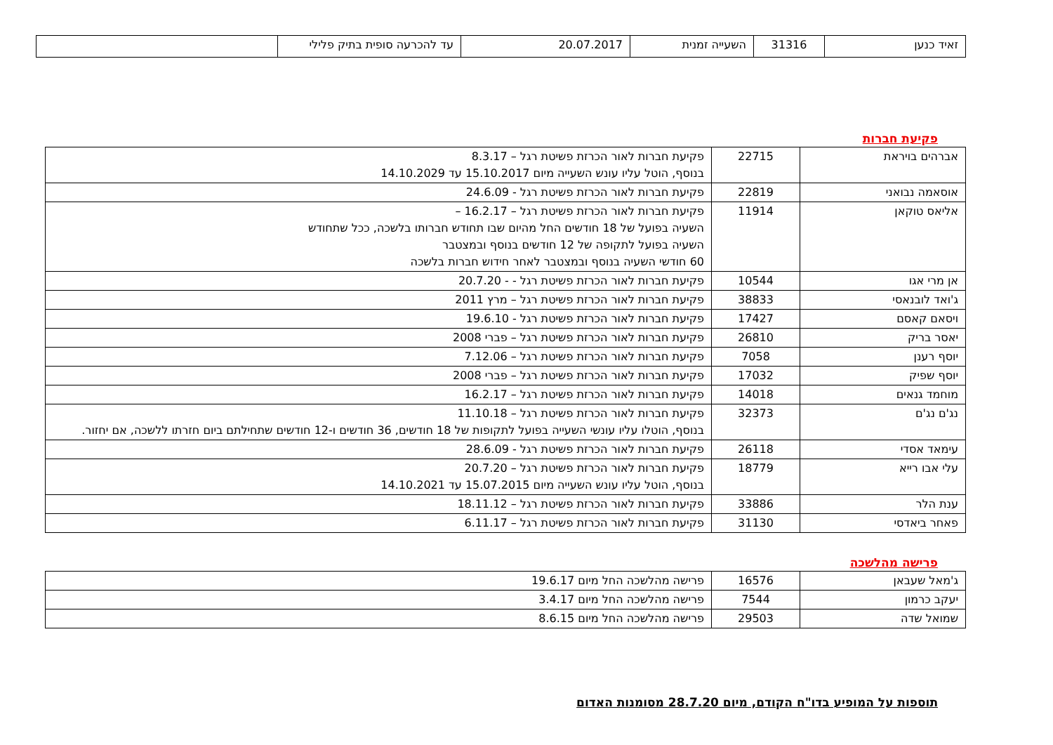| זאיד כנען | 31316 | השעייה זמנית | 20.07.2017 | עד להכרעה סופית בתיק פלילי | |
פקיעת חברות
| אברהים בויראת | 22715 | פקיעת חברות לאור הכרזת פשיטת רגל – 8.3.17 בנוסף, הוטל עליו עונש השעייה מיום 15.10.2017 עד 14.10.2029 |
| אוסאמה נבואני | 22819 | פקיעת חברות לאור הכרזת פשיטת רגל - 24.6.09 |
| אליאס טוקאן | 11914 | פקיעת חברות לאור הכרזת פשיטת רגל – 16.2.17 – השעיה בפועל של 18 חודשים החל מהיום שבו תחודש חברותו בלשכה, ככל שתחודש השעיה בפועל לתקופה של 12 חודשים בנוסף ובמצטבר 60 חודשי השעיה בנוסף ובמצטבר לאחר חידוש חברות בלשכה |
| אן מרי אגו | 10544 | פקיעת חברות לאור הכרזת פשיטת רגל - - 20.7.20 |
| ג'ואד לובנאסי | 38833 | פקיעת חברות לאור הכרזת פשיטת רגל – מרץ 2011 |
| ויסאם קאסם | 17427 | פקיעת חברות לאור הכרזת פשיטת רגל - 19.6.10 |
| יאסר בריק | 26810 | פקיעת חברות לאור הכרזת פשיטת רגל – פברי 2008 |
| יוסף רענן | 7058 | פקיעת חברות לאור הכרזת פשיטת רגל – 7.12.06 |
| יוסף שפיק | 17032 | פקיעת חברות לאור הכרזת פשיטת רגל – פברי 2008 |
| מוחמד גנאים | 14018 | פקיעת חברות לאור הכרזת פשיטת רגל – 16.2.17 |
| נג'ם נג'ם | 32373 | פקיעת חברות לאור הכרזת פשיטת רגל – 11.10.18 בנוסף, הוטלו עליו עונשי השעייה בפועל לתקופות של 18 חודשים, 36 חודשים ו-12 חודשים שתחילתם ביום חזרתו ללשכה, אם יחזור. |
| עימאד אסדי | 26118 | פקיעת חברות לאור הכרזת פשיטת רגל - 28.6.09 |
| עלי אבו רייא | 18779 | פקיעת חברות לאור הכרזת פשיטת רגל – 20.7.20 בנוסף, הוטל עליו עונש השעייה מיום 15.07.2015 עד 14.10.2021 |
| ענת הלר | 33886 | פקיעת חברות לאור הכרזת פשיטת רגל – 18.11.12 |
| פאחר ביאדסי | 31130 | פקיעת חברות לאור הכרזת פשיטת רגל – 6.11.17 |
פרישה מהלשכה
| ג'מאל שעבאן | 16576 | פרישה מהלשכה החל מיום 19.6.17 |
| יעקב כרמון | 7544 | פרישה מהלשכה החל מיום 3.4.17 |
| שמואל שדה | 29503 | פרישה מהלשכה החל מיום 8.6.15 |
תוספות על המופיע בדו"ח הקודם, מיום 28.7.20 מסומנות האדום